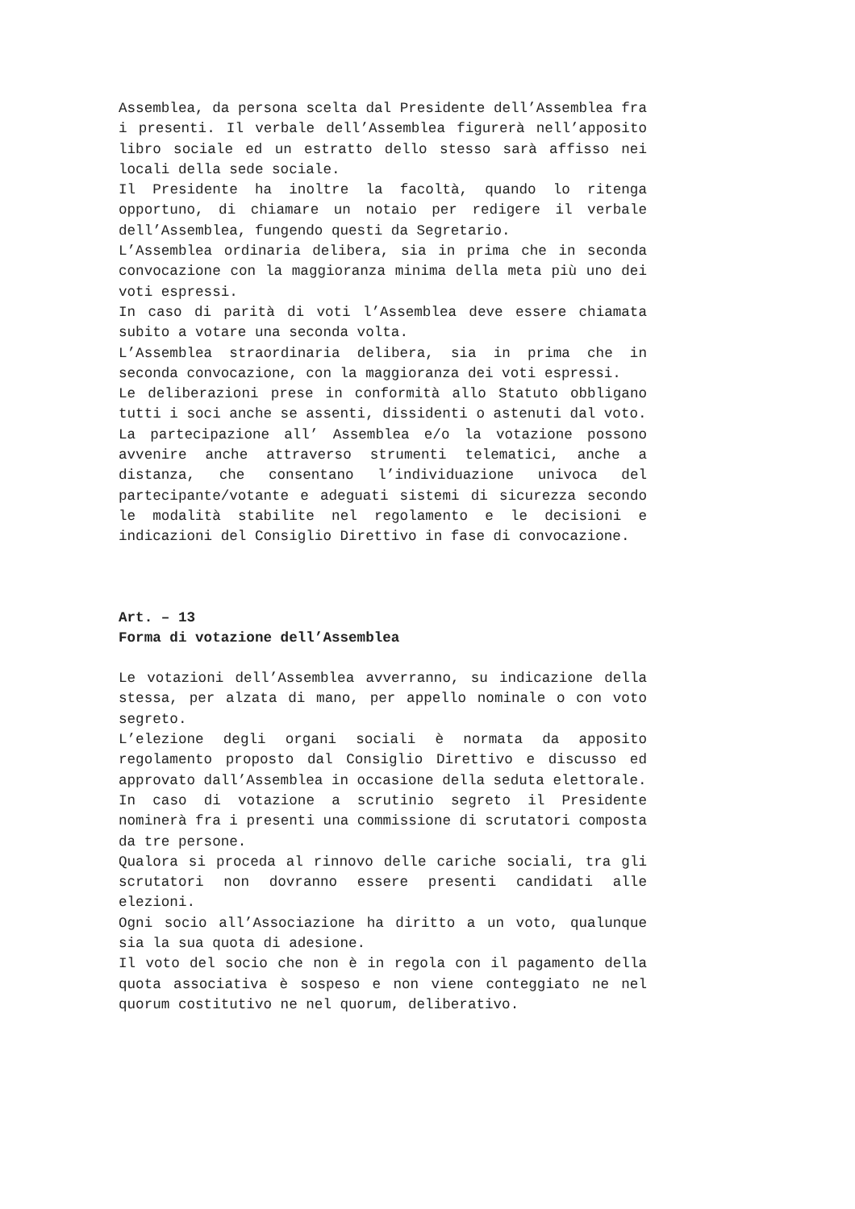Assemblea, da persona scelta dal Presidente dell’Assemblea fra i presenti. Il verbale dell’Assemblea figurerà nell’apposito libro sociale ed un estratto dello stesso sarà affisso nei locali della sede sociale.
Il Presidente ha inoltre la facoltà, quando lo ritenga opportuno, di chiamare un notaio per redigere il verbale dell’Assemblea, fungendo questi da Segretario.
L’Assemblea ordinaria delibera, sia in prima che in seconda convocazione con la maggioranza minima della meta più uno dei voti espressi.
In caso di parità di voti l’Assemblea deve essere chiamata subito a votare una seconda volta.
L’Assemblea straordinaria delibera, sia in prima che in seconda convocazione, con la maggioranza dei voti espressi.
Le deliberazioni prese in conformità allo Statuto obbligano tutti i soci anche se assenti, dissidenti o astenuti dal voto.
La partecipazione all’ Assemblea e/o la votazione possono avvenire anche attraverso strumenti telematici, anche a distanza, che consentano l’individuazione univoca del partecipante/votante e adeguati sistemi di sicurezza secondo le modalità stabilite nel regolamento e le decisioni e indicazioni del Consiglio Direttivo in fase di convocazione.
Art. – 13
Forma di votazione dell’Assemblea
Le votazioni dell’Assemblea avverranno, su indicazione della stessa, per alzata di mano, per appello nominale o con voto segreto.
L’elezione degli organi sociali è normata da apposito regolamento proposto dal Consiglio Direttivo e discusso ed approvato dall’Assemblea in occasione della seduta elettorale.
In caso di votazione a scrutinio segreto il Presidente nominerà fra i presenti una commissione di scrutatori composta da tre persone.
Qualora si proceda al rinnovo delle cariche sociali, tra gli scrutatori non dovranno essere presenti candidati alle elezioni.
Ogni socio all’Associazione ha diritto a un voto, qualunque sia la sua quota di adesione.
Il voto del socio che non è in regola con il pagamento della quota associativa è sospeso e non viene conteggiato ne nel quorum costitutivo ne nel quorum, deliberativo.